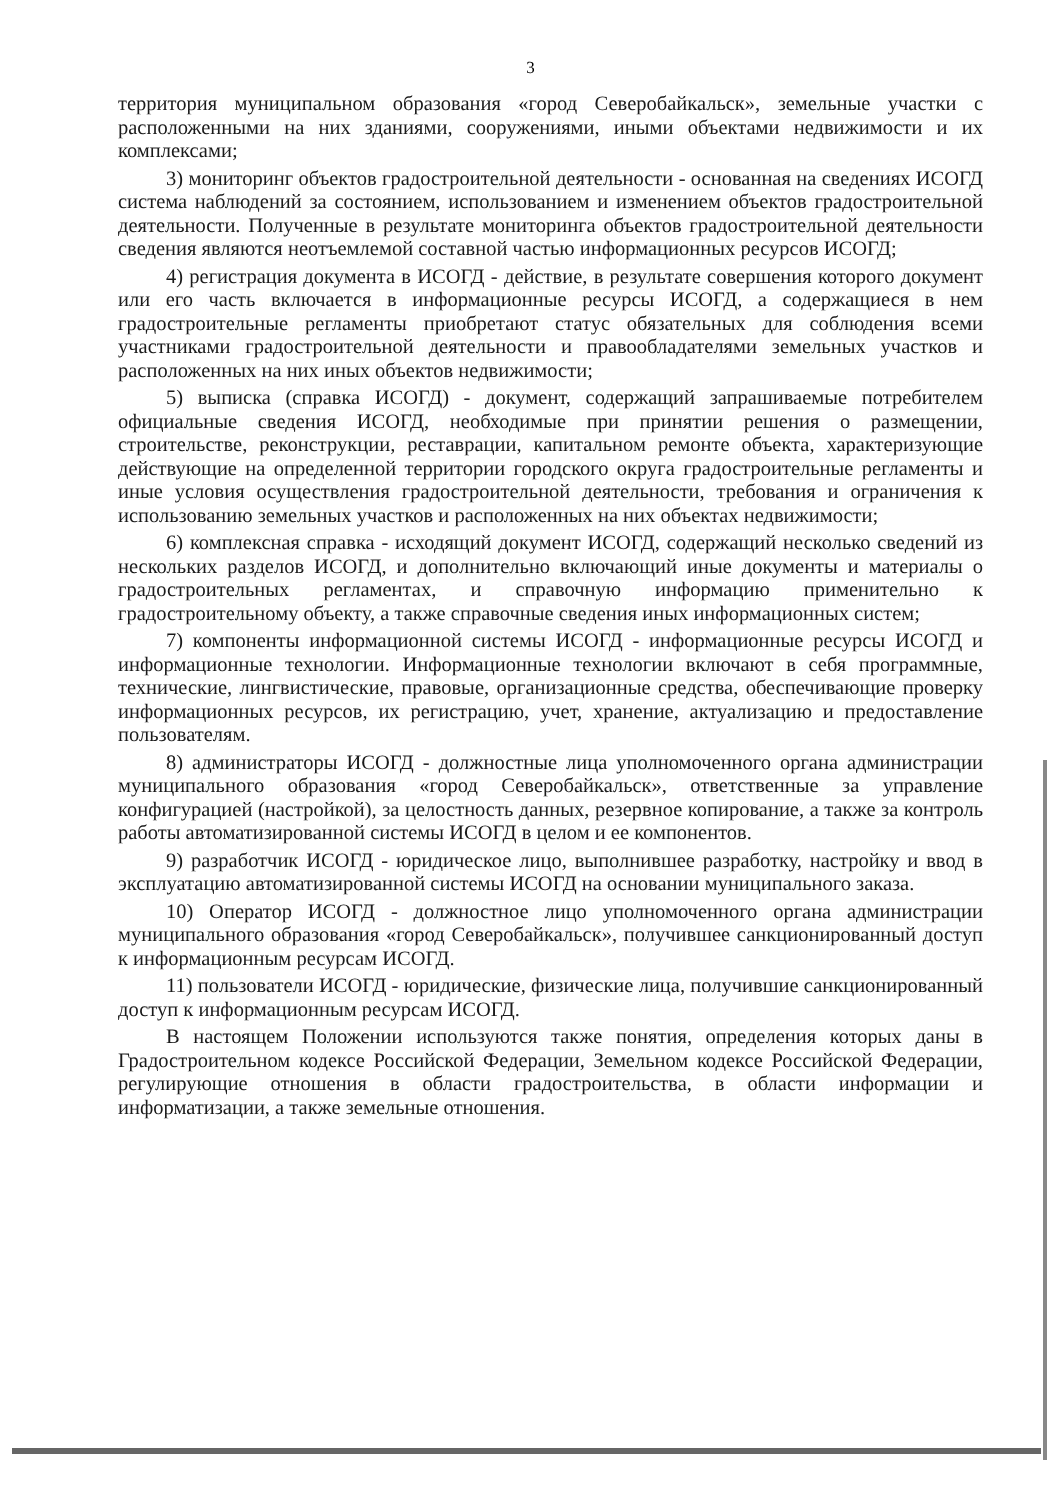3
территория муниципальном образования «город Северобайкальск», земельные участки с расположенными на них зданиями, сооружениями, иными объектами недвижимости и их комплексами;
3) мониторинг объектов градостроительной деятельности - основанная на сведениях ИСОГД система наблюдений за состоянием, использованием и изменением объектов градостроительной деятельности. Полученные в результате мониторинга объектов градостроительной деятельности сведения являются неотъемлемой составной частью информационных ресурсов ИСОГД;
4) регистрация документа в ИСОГД - действие, в результате совершения которого документ или его часть включается в информационные ресурсы ИСОГД, а содержащиеся в нем градостроительные регламенты приобретают статус обязательных для соблюдения всеми участниками градостроительной деятельности и правообладателями земельных участков и расположенных на них иных объектов недвижимости;
5) выписка (справка ИСОГД) - документ, содержащий запрашиваемые потребителем официальные сведения ИСОГД, необходимые при принятии решения о размещении, строительстве, реконструкции, реставрации, капитальном ремонте объекта, характеризующие действующие на определенной территории городского округа градостроительные регламенты и иные условия осуществления градостроительной деятельности, требования и ограничения к использованию земельных участков и расположенных на них объектах недвижимости;
6) комплексная справка - исходящий документ ИСОГД, содержащий несколько сведений из нескольких разделов ИСОГД, и дополнительно включающий иные документы и материалы о градостроительных регламентах, и справочную информацию применительно к градостроительному объекту, а также справочные сведения иных информационных систем;
7) компоненты информационной системы ИСОГД - информационные ресурсы ИСОГД и информационные технологии. Информационные технологии включают в себя программные, технические, лингвистические, правовые, организационные средства, обеспечивающие проверку информационных ресурсов, их регистрацию, учет, хранение, актуализацию и предоставление пользователям.
8) администраторы ИСОГД - должностные лица уполномоченного органа администрации муниципального образования «город Северобайкальск», ответственные за управление конфигурацией (настройкой), за целостность данных, резервное копирование, а также за контроль работы автоматизированной системы ИСОГД в целом и ее компонентов.
9) разработчик ИСОГД - юридическое лицо, выполнившее разработку, настройку и ввод в эксплуатацию автоматизированной системы ИСОГД на основании муниципального заказа.
10) Оператор ИСОГД - должностное лицо уполномоченного органа администрации муниципального образования «город Северобайкальск», получившее санкционированный доступ к информационным ресурсам ИСОГД.
11) пользователи ИСОГД - юридические, физические лица, получившие санкционированный доступ к информационным ресурсам ИСОГД.
В настоящем Положении используются также понятия, определения которых даны в Градостроительном кодексе Российской Федерации, Земельном кодексе Российской Федерации, регулирующие отношения в области градостроительства, в области информации и информатизации, а также земельные отношения.